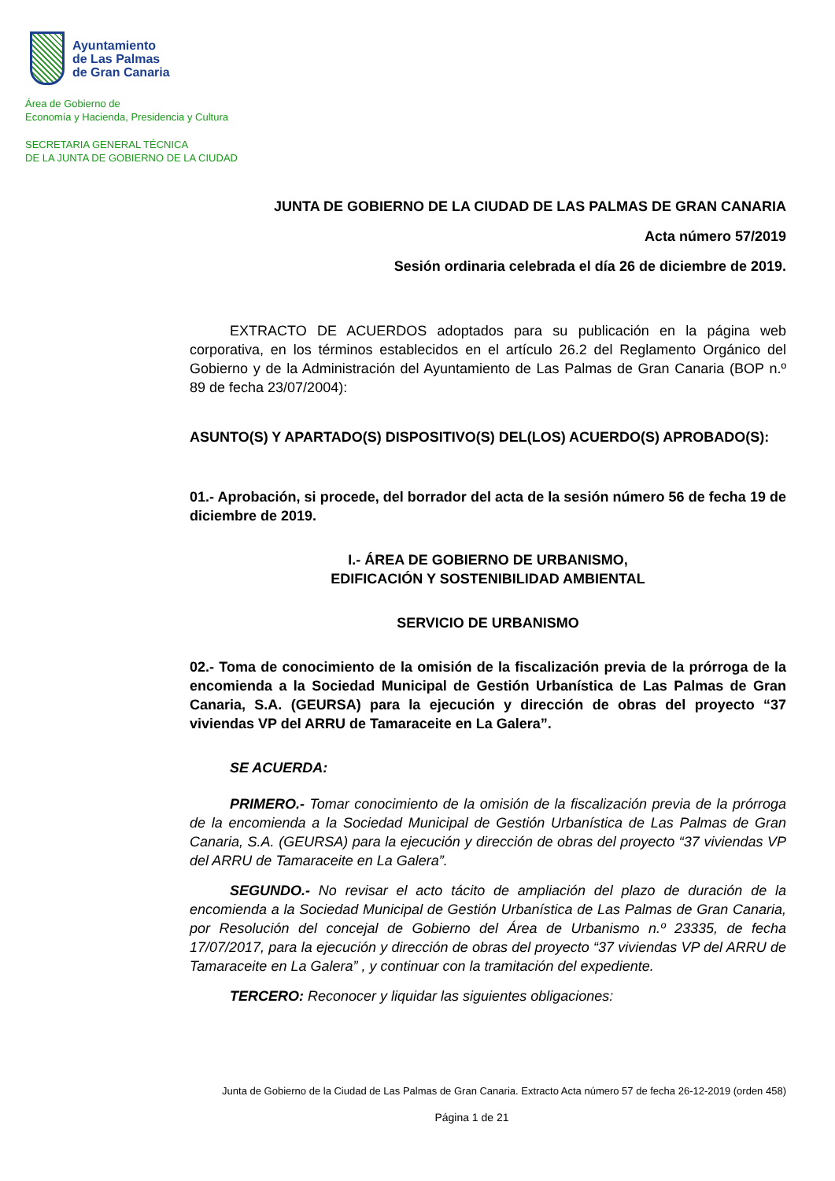Ayuntamiento
de Las Palmas
de Gran Canaria
Área de Gobierno de
Economía y Hacienda, Presidencia y Cultura
SECRETARIA GENERAL TÉCNICA
DE LA JUNTA DE GOBIERNO DE LA CIUDAD
JUNTA DE GOBIERNO DE LA CIUDAD DE LAS PALMAS DE GRAN CANARIA
Acta número 57/2019
Sesión ordinaria celebrada el día 26 de diciembre de 2019.
EXTRACTO DE ACUERDOS adoptados para su publicación en la página web corporativa, en los términos establecidos en el artículo 26.2 del Reglamento Orgánico del Gobierno y de la Administración del Ayuntamiento de Las Palmas de Gran Canaria (BOP n.º 89 de fecha 23/07/2004):
ASUNTO(S) Y APARTADO(S) DISPOSITIVO(S) DEL(LOS) ACUERDO(S) APROBADO(S):
01.- Aprobación, si procede, del borrador del acta de la sesión número 56 de fecha 19 de diciembre de 2019.
I.- ÁREA DE GOBIERNO DE URBANISMO,
EDIFICACIÓN Y SOSTENIBILIDAD AMBIENTAL
SERVICIO DE URBANISMO
02.- Toma de conocimiento de la omisión de la fiscalización previa de la prórroga de la encomienda a la Sociedad Municipal de Gestión Urbanística de Las Palmas de Gran Canaria, S.A. (GEURSA) para la ejecución y dirección de obras del proyecto “37 viviendas VP del ARRU de Tamaraceite en La Galera”.
SE ACUERDA:
PRIMERO.- Tomar conocimiento de la omisión de la fiscalización previa de la prórroga de la encomienda a la Sociedad Municipal de Gestión Urbanística de Las Palmas de Gran Canaria, S.A. (GEURSA) para la ejecución y dirección de obras del proyecto “37 viviendas VP del ARRU de Tamaraceite en La Galera”.
SEGUNDO.- No revisar el acto tácito de ampliación del plazo de duración de la encomienda a la Sociedad Municipal de Gestión Urbanística de Las Palmas de Gran Canaria, por Resolución del concejal de Gobierno del Área de Urbanismo n.º 23335, de fecha 17/07/2017, para la ejecución y dirección de obras del proyecto “37 viviendas VP del ARRU de Tamaraceite en La Galera” , y continuar con la tramitación del expediente.
TERCERO: Reconocer y liquidar las siguientes obligaciones:
Junta de Gobierno de la Ciudad de Las Palmas de Gran Canaria. Extracto Acta número 57 de fecha 26-12-2019 (orden 458)
Página 1 de 21